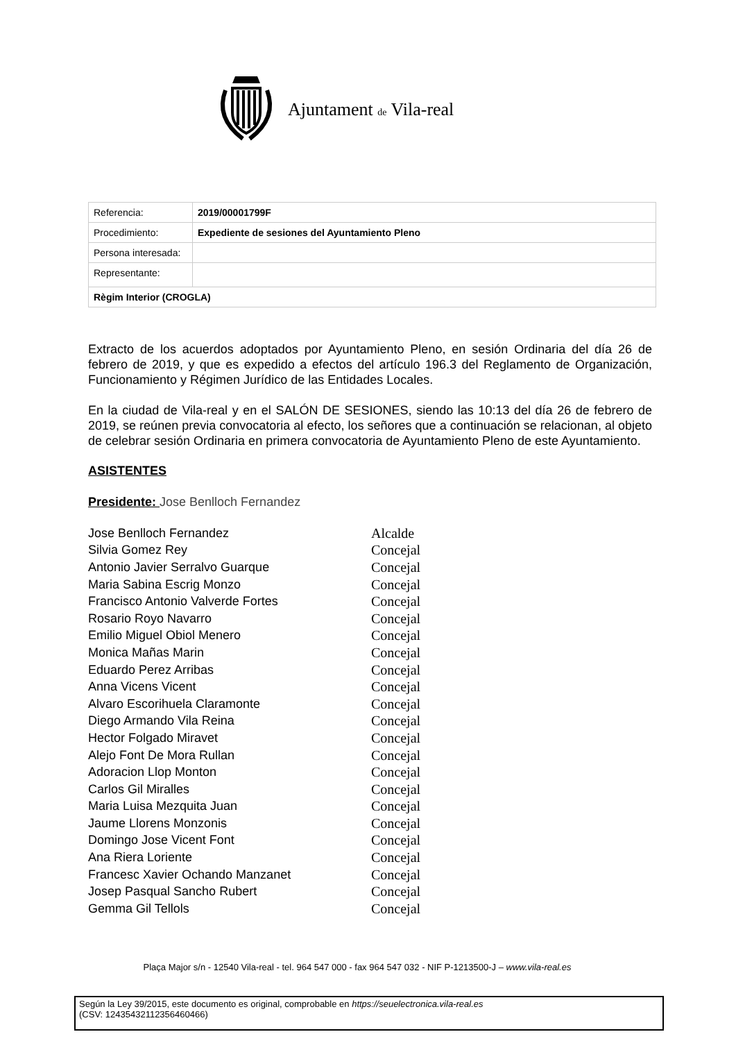Ajuntament de Vila-real
| Referencia: | 2019/00001799F |
| Procedimiento: | Expediente de sesiones del Ayuntamiento Pleno |
| Persona interesada: | |
| Representante: | |
| Règim Interior (CROGLA) | |
Extracto de los acuerdos adoptados por Ayuntamiento Pleno, en sesión Ordinaria del día 26 de febrero de 2019, y que es expedido a efectos del artículo 196.3 del Reglamento de Organización, Funcionamiento y Régimen Jurídico de las Entidades Locales.
En la ciudad de Vila-real y en el SALÓN DE SESIONES, siendo las 10:13 del día 26 de febrero de 2019, se reúnen previa convocatoria al efecto, los señores que a continuación se relacionan, al objeto de celebrar sesión Ordinaria en primera convocatoria de Ayuntamiento Pleno de este Ayuntamiento.
ASISTENTES
Presidente: Jose Benlloch Fernandez
| Jose Benlloch Fernandez | Alcalde |
| Silvia Gomez Rey | Concejal |
| Antonio Javier Serralvo Guarque | Concejal |
| Maria Sabina Escrig Monzo | Concejal |
| Francisco Antonio Valverde Fortes | Concejal |
| Rosario Royo Navarro | Concejal |
| Emilio Miguel Obiol Menero | Concejal |
| Monica Mañas Marin | Concejal |
| Eduardo Perez Arribas | Concejal |
| Anna Vicens Vicent | Concejal |
| Alvaro Escorihuela Claramonte | Concejal |
| Diego Armando Vila Reina | Concejal |
| Hector Folgado Miravet | Concejal |
| Alejo Font De Mora Rullan | Concejal |
| Adoracion Llop Monton | Concejal |
| Carlos Gil Miralles | Concejal |
| Maria Luisa Mezquita Juan | Concejal |
| Jaume Llorens Monzonis | Concejal |
| Domingo Jose Vicent Font | Concejal |
| Ana Riera Loriente | Concejal |
| Francesc Xavier Ochando Manzanet | Concejal |
| Josep Pasqual Sancho Rubert | Concejal |
| Gemma Gil Tellols | Concejal |
Plaça Major s/n - 12540 Vila-real - tel. 964 547 000 - fax 964 547 032 - NIF P-1213500-J – www.vila-real.es
Según la Ley 39/2015, este documento es original, comprobable en https://seuelectronica.vila-real.es
(CSV: 12435432112356460466)